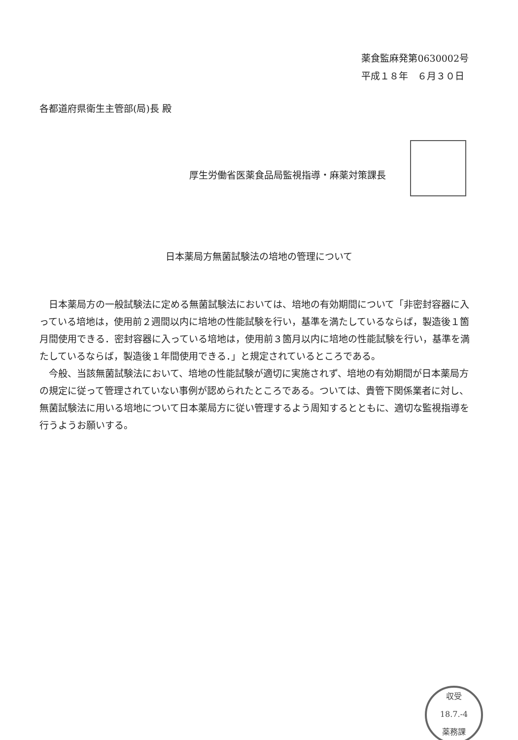薬食監麻発第0630002号
平成１８年　６月３０日
各都道府県衛生主管部(局)長 殿
厚生労働省医薬食品局監視指導・麻薬対策課長
日本薬局方無菌試験法の培地の管理について
日本薬局方の一般試験法に定める無菌試験法においては、培地の有効期間について「非密封容器に入っている培地は，使用前２週間以内に培地の性能試験を行い，基準を満たしているならば，製造後１箇月間使用できる．密封容器に入っている培地は，使用前３箇月以内に培地の性能試験を行い，基準を満たしているならば，製造後１年間使用できる．」と規定されているところである。
今般、当該無菌試験法において、培地の性能試験が適切に実施されず、培地の有効期間が日本薬局方の規定に従って管理されていない事例が認められたところである。ついては、貴管下関係業者に対し、無菌試験法に用いる培地について日本薬局方に従い管理するよう周知するとともに、適切な監視指導を行うようお願いする。
収受
18.7.-4
薬務課